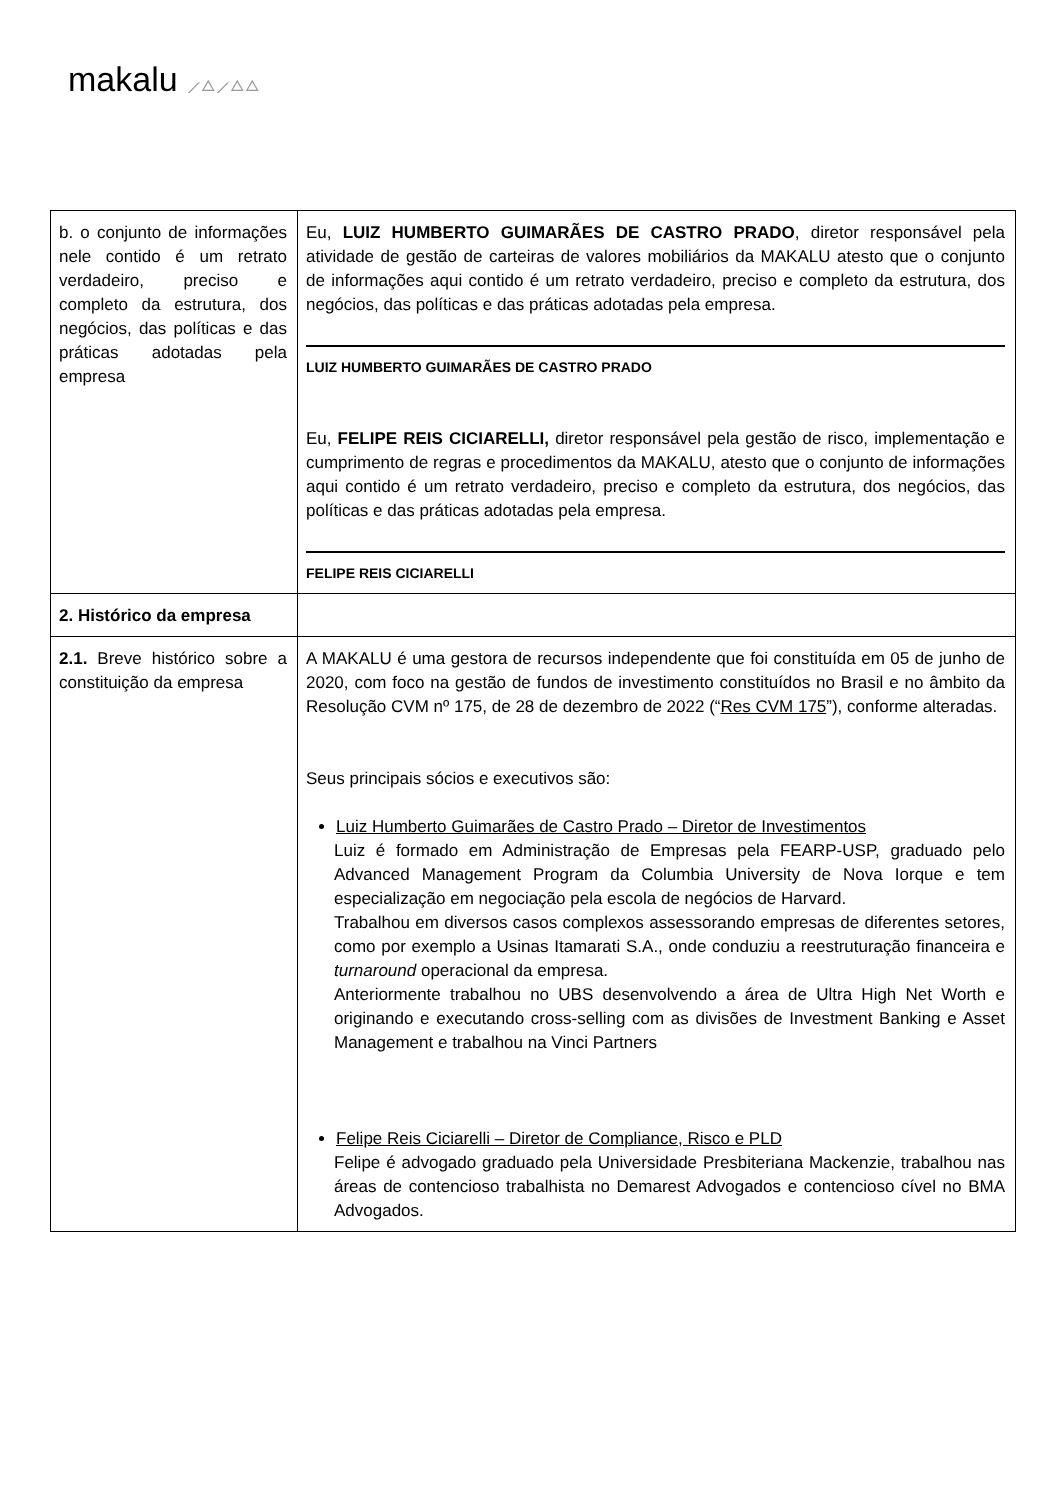makalu ⟋△⟋△△
| b. o conjunto de informações nele contido é um retrato verdadeiro, preciso e completo da estrutura, dos negócios, das políticas e das práticas adotadas pela empresa | Eu, LUIZ HUMBERTO GUIMARÃES DE CASTRO PRADO , diretor responsável pela atividade de gestão de carteiras de valores mobiliários da MAKALU atesto que o conjunto de informações aqui contido é um retrato verdadeiro, preciso e completo da estrutura, dos negócios, das políticas e das práticas adotadas pela empresa. LUIZ HUMBERTO GUIMARÃES DE CASTRO PRADO Eu, FELIPE REIS CICIARELLI, diretor responsável pela gestão de risco, implementação e cumprimento de regras e procedimentos da MAKALU, atesto que o conjunto de informações aqui contido é um retrato verdadeiro, preciso e completo da estrutura, dos negócios, das políticas e das práticas adotadas pela empresa. FELIPE REIS CICIARELLI |
| 2. Histórico da empresa | |
| 2.1. Breve histórico sobre a constituição da empresa | A MAKALU é uma gestora de recursos independente que foi constituída em 05 de junho de 2020, com foco na gestão de fundos de investimento constituídos no Brasil e no âmbito da Resolução CVM nº 175, de 28 de dezembro de 2022 (“ Res CVM 175 ”), conforme alteradas. Seus principais sócios e executivos são: Luiz Humberto Guimarães de Castro Prado – Diretor de Investimentos Luiz é formado em Administração de Empresas pela FEARP-USP, graduado pelo Advanced Management Program da Columbia University de Nova Iorque e tem especialização em negociação pela escola de negócios de Harvard. Trabalhou em diversos casos complexos assessorando empresas de diferentes setores, como por exemplo a Usinas Itamarati S.A., onde conduziu a reestruturação financeira e turnaround operacional da empresa. Anteriormente trabalhou no UBS desenvolvendo a área de Ultra High Net Worth e originando e executando cross-selling com as divisões de Investment Banking e Asset Management e trabalhou na Vinci Partners Felipe Reis Ciciarelli – Diretor de Compliance, Risco e PLD Felipe é advogado graduado pela Universidade Presbiteriana Mackenzie, trabalhou nas áreas de contencioso trabalhista no Demarest Advogados e contencioso cível no BMA Advogados. |